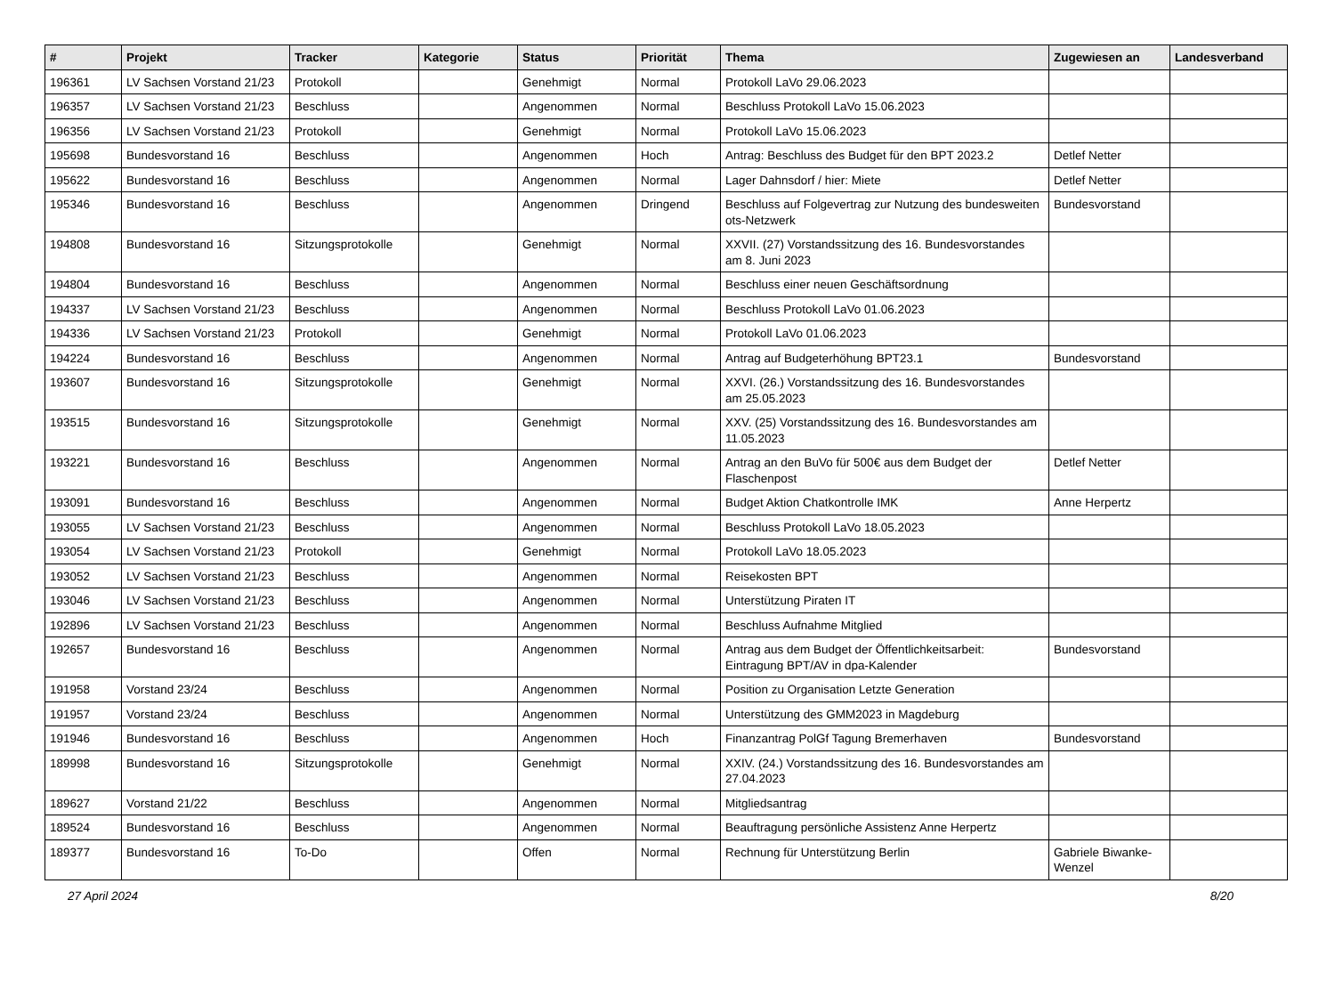| # | Projekt | Tracker | Kategorie | Status | Priorität | Thema | Zugewiesen an | Landesverband |
| --- | --- | --- | --- | --- | --- | --- | --- | --- |
| 196361 | LV Sachsen Vorstand 21/23 | Protokoll | | Genehmigt | Normal | Protokoll LaVo 29.06.2023 | | |
| 196357 | LV Sachsen Vorstand 21/23 | Beschluss | | Angenommen | Normal | Beschluss Protokoll LaVo 15.06.2023 | | |
| 196356 | LV Sachsen Vorstand 21/23 | Protokoll | | Genehmigt | Normal | Protokoll LaVo 15.06.2023 | | |
| 195698 | Bundesvorstand 16 | Beschluss | | Angenommen | Hoch | Antrag: Beschluss des Budget für den BPT 2023.2 | Detlef Netter | |
| 195622 | Bundesvorstand 16 | Beschluss | | Angenommen | Normal | Lager Dahnsdorf / hier: Miete | Detlef Netter | |
| 195346 | Bundesvorstand 16 | Beschluss | | Angenommen | Dringend | Beschluss auf Folgevertrag zur Nutzung des bundesweiten ots-Netzwerk | Bundesvorstand | |
| 194808 | Bundesvorstand 16 | Sitzungsprotokolle | | Genehmigt | Normal | XXVII. (27) Vorstandssitzung des 16. Bundesvorstandes am 8. Juni 2023 | | |
| 194804 | Bundesvorstand 16 | Beschluss | | Angenommen | Normal | Beschluss einer neuen Geschäftsordnung | | |
| 194337 | LV Sachsen Vorstand 21/23 | Beschluss | | Angenommen | Normal | Beschluss Protokoll LaVo 01.06.2023 | | |
| 194336 | LV Sachsen Vorstand 21/23 | Protokoll | | Genehmigt | Normal | Protokoll LaVo 01.06.2023 | | |
| 194224 | Bundesvorstand 16 | Beschluss | | Angenommen | Normal | Antrag auf Budgeterhöhung BPT23.1 | Bundesvorstand | |
| 193607 | Bundesvorstand 16 | Sitzungsprotokolle | | Genehmigt | Normal | XXVI. (26.) Vorstandssitzung des 16. Bundesvorstandes am 25.05.2023 | | |
| 193515 | Bundesvorstand 16 | Sitzungsprotokolle | | Genehmigt | Normal | XXV. (25) Vorstandssitzung des 16. Bundesvorstandes am 11.05.2023 | | |
| 193221 | Bundesvorstand 16 | Beschluss | | Angenommen | Normal | Antrag an den BuVo für 500€ aus dem Budget der Flaschenpost | Detlef Netter | |
| 193091 | Bundesvorstand 16 | Beschluss | | Angenommen | Normal | Budget Aktion Chatkontrolle IMK | Anne Herpertz | |
| 193055 | LV Sachsen Vorstand 21/23 | Beschluss | | Angenommen | Normal | Beschluss Protokoll LaVo 18.05.2023 | | |
| 193054 | LV Sachsen Vorstand 21/23 | Protokoll | | Genehmigt | Normal | Protokoll LaVo 18.05.2023 | | |
| 193052 | LV Sachsen Vorstand 21/23 | Beschluss | | Angenommen | Normal | Reisekosten BPT | | |
| 193046 | LV Sachsen Vorstand 21/23 | Beschluss | | Angenommen | Normal | Unterstützung Piraten IT | | |
| 192896 | LV Sachsen Vorstand 21/23 | Beschluss | | Angenommen | Normal | Beschluss Aufnahme Mitglied | | |
| 192657 | Bundesvorstand 16 | Beschluss | | Angenommen | Normal | Antrag aus dem Budget der Öffentlichkeitsarbeit: Eintragung BPT/AV in dpa-Kalender | Bundesvorstand | |
| 191958 | Vorstand 23/24 | Beschluss | | Angenommen | Normal | Position zu Organisation Letzte Generation | | |
| 191957 | Vorstand 23/24 | Beschluss | | Angenommen | Normal | Unterstützung des GMM2023 in Magdeburg | | |
| 191946 | Bundesvorstand 16 | Beschluss | | Angenommen | Hoch | Finanzantrag PolGf Tagung Bremerhaven | Bundesvorstand | |
| 189998 | Bundesvorstand 16 | Sitzungsprotokolle | | Genehmigt | Normal | XXIV. (24.) Vorstandssitzung des 16. Bundesvorstandes am 27.04.2023 | | |
| 189627 | Vorstand 21/22 | Beschluss | | Angenommen | Normal | Mitgliedsantrag | | |
| 189524 | Bundesvorstand 16 | Beschluss | | Angenommen | Normal | Beauftragung persönliche Assistenz Anne Herpertz | | |
| 189377 | Bundesvorstand 16 | To-Do | | Offen | Normal | Rechnung für Unterstützung Berlin | Gabriele Biwanke-Wenzel | |
27 April 2024 8/20